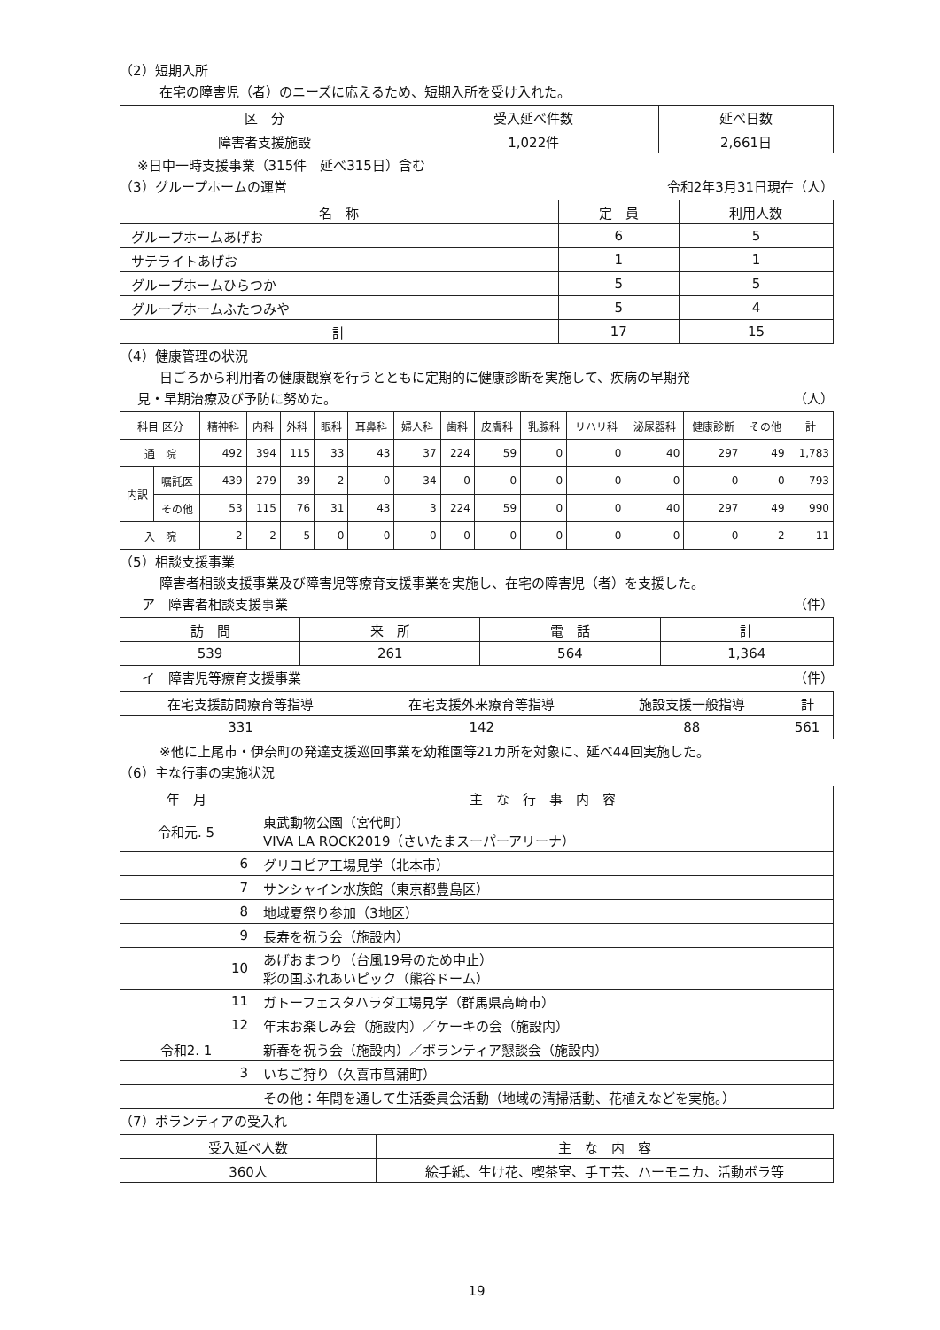（2）短期入所
在宅の障害児（者）のニーズに応えるため、短期入所を受け入れた。
| 区 分 | 受入延べ件数 | 延べ日数 |
| --- | --- | --- |
| 障害者支援施設 | 1,022件 | 2,661日 |
※日中一時支援事業（315件　延べ315日）含む
（3）グループホームの運営 令和2年3月31日現在（人）
| 名 称 | 定 員 | 利用人数 |
| --- | --- | --- |
| グループホームあげお | 6 | 5 |
| サテライトあげお | 1 | 1 |
| グループホームひらつか | 5 | 5 |
| グループホームふたつみや | 5 | 4 |
| 計 | 17 | 15 |
（4）健康管理の状況
日ごろから利用者の健康観察を行うとともに定期的に健康診断を実施して、疾病の早期発
見・早期治療及び予防に努めた。 （人）
| 科目 区分 | | 精神科 | 内科 | 外科 | 眼科 | 耳鼻科 | 婦人科 | 歯科 | 皮膚科 | 乳腺科 | リハリ科 | 泌尿器科 | 健康診断 | その他 | 計 |
| --- | --- | --- | --- | --- | --- | --- | --- | --- | --- | --- | --- | --- | --- | --- | --- |
| 通 院 | | 492 | 394 | 115 | 33 | 43 | 37 | 224 | 59 | 0 | 0 | 40 | 297 | 49 | 1,783 |
| 内訳 | 嘱託医 | 439 | 279 | 39 | 2 | 0 | 34 | 0 | 0 | 0 | 0 | 0 | 0 | 0 | 793 |
| | その他 | 53 | 115 | 76 | 31 | 43 | 3 | 224 | 59 | 0 | 0 | 40 | 297 | 49 | 990 |
| 入 院 | | 2 | 2 | 5 | 0 | 0 | 0 | 0 | 0 | 0 | 0 | 0 | 0 | 2 | 11 |
（5）相談支援事業
障害者相談支援事業及び障害児等療育支援事業を実施し、在宅の障害児（者）を支援した。
ア　障害者相談支援事業 （件）
| 訪 問 | 来 所 | 電 話 | 計 |
| --- | --- | --- | --- |
| 539 | 261 | 564 | 1,364 |
イ　障害児等療育支援事業 （件）
| 在宅支援訪問療育等指導 | 在宅支援外来療育等指導 | 施設支援一般指導 | 計 |
| --- | --- | --- | --- |
| 331 | 142 | 88 | 561 |
※他に上尾市・伊奈町の発達支援巡回事業を幼稚園等21カ所を対象に、延べ44回実施した。
（6）主な行事の実施状況
| 年 月 | 主 な 行 事 内 容 |
| --- | --- |
| 令和元. 5 | 東武動物公園（宮代町） VIVA LA ROCK2019（さいたまスーパーアリーナ） |
| 6 | グリコピア工場見学（北本市） |
| 7 | サンシャイン水族館（東京都豊島区） |
| 8 | 地域夏祭り参加（3地区） |
| 9 | 長寿を祝う会（施設内） |
| 10 | あげおまつり（台風19号のため中止） 彩の国ふれあいピック（熊谷ドーム） |
| 11 | ガトーフェスタハラダ工場見学（群馬県高崎市） |
| 12 | 年末お楽しみ会（施設内）／ケーキの会（施設内） |
| 令和2. 1 | 新春を祝う会（施設内）／ボランティア懇談会（施設内） |
| 3 | いちご狩り（久喜市菖蒲町） |
| | その他：年間を通して生活委員会活動（地域の清掃活動、花植えなどを実施。） |
（7）ボランティアの受入れ
| 受入延べ人数 | 主 な 内 容 |
| --- | --- |
| 360人 | 絵手紙、生け花、喫茶室、手工芸、ハーモニカ、活動ボラ等 |
19